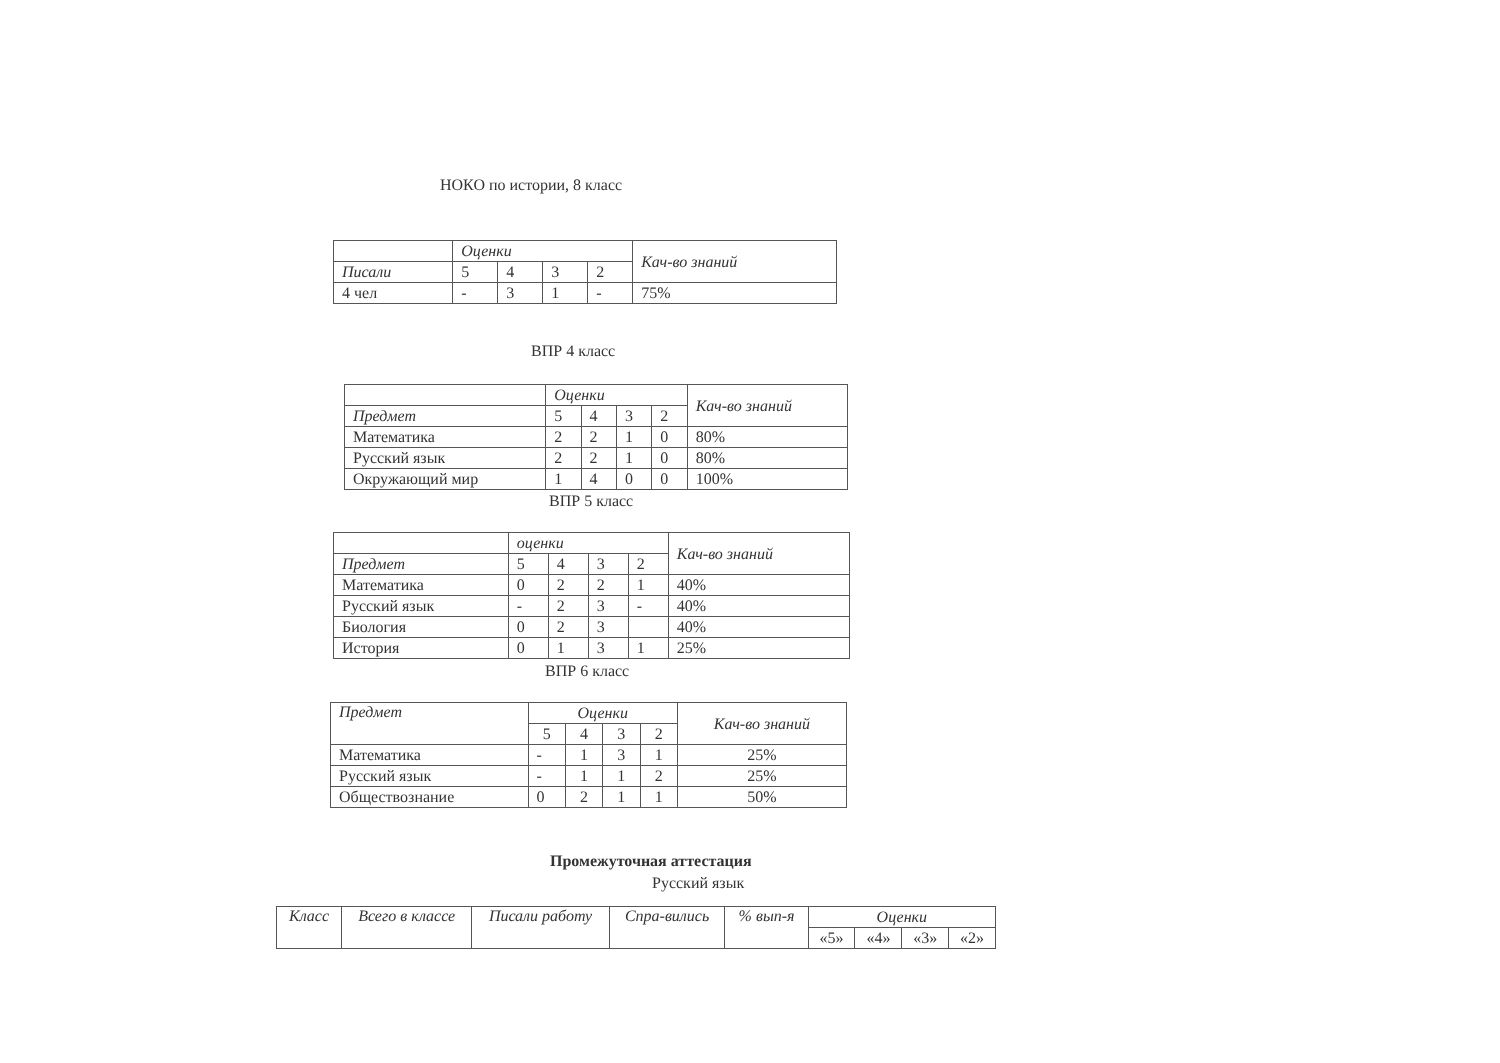НОКО по истории, 8 класс
| | Оценки | | | | Кач-во знаний |
| --- | --- | --- | --- | --- | --- |
| Писали | 5 | 4 | 3 | 2 | |
| 4 чел | - | 3 | 1 | - | 75% |
ВПР 4 класс
| | Оценки | | | | Кач-во знаний |
| --- | --- | --- | --- | --- | --- |
| Предмет | 5 | 4 | 3 | 2 | |
| Математика | 2 | 2 | 1 | 0 | 80% |
| Русский язык | 2 | 2 | 1 | 0 | 80% |
| Окружающий мир | 1 | 4 | 0 | 0 | 100% |
ВПР 5 класс
| | оценки | | | | Кач-во знаний |
| --- | --- | --- | --- | --- | --- |
| Предмет | 5 | 4 | 3 | 2 | |
| Математика | 0 | 2 | 2 | 1 | 40% |
| Русский язык | - | 2 | 3 | - | 40% |
| Биология | 0 | 2 | 3 | | 40% |
| История | 0 | 1 | 3 | 1 | 25% |
ВПР 6 класс
| Предмет | Оценки | | | | Кач-во знаний |
| --- | --- | --- | --- | --- | --- |
| | 5 | 4 | 3 | 2 | |
| Математика | - | 1 | 3 | 1 | 25% |
| Русский язык | - | 1 | 1 | 2 | 25% |
| Обществознание | 0 | 2 | 1 | 1 | 50% |
Промежуточная аттестация
Русский язык
| Класс | Всего в классе | Писали работу | Спра-вились | % вып-я | Оценки | | | |
| --- | --- | --- | --- | --- | --- | --- | --- | --- |
| | | | | | «5» | «4» | «3» | «2» |